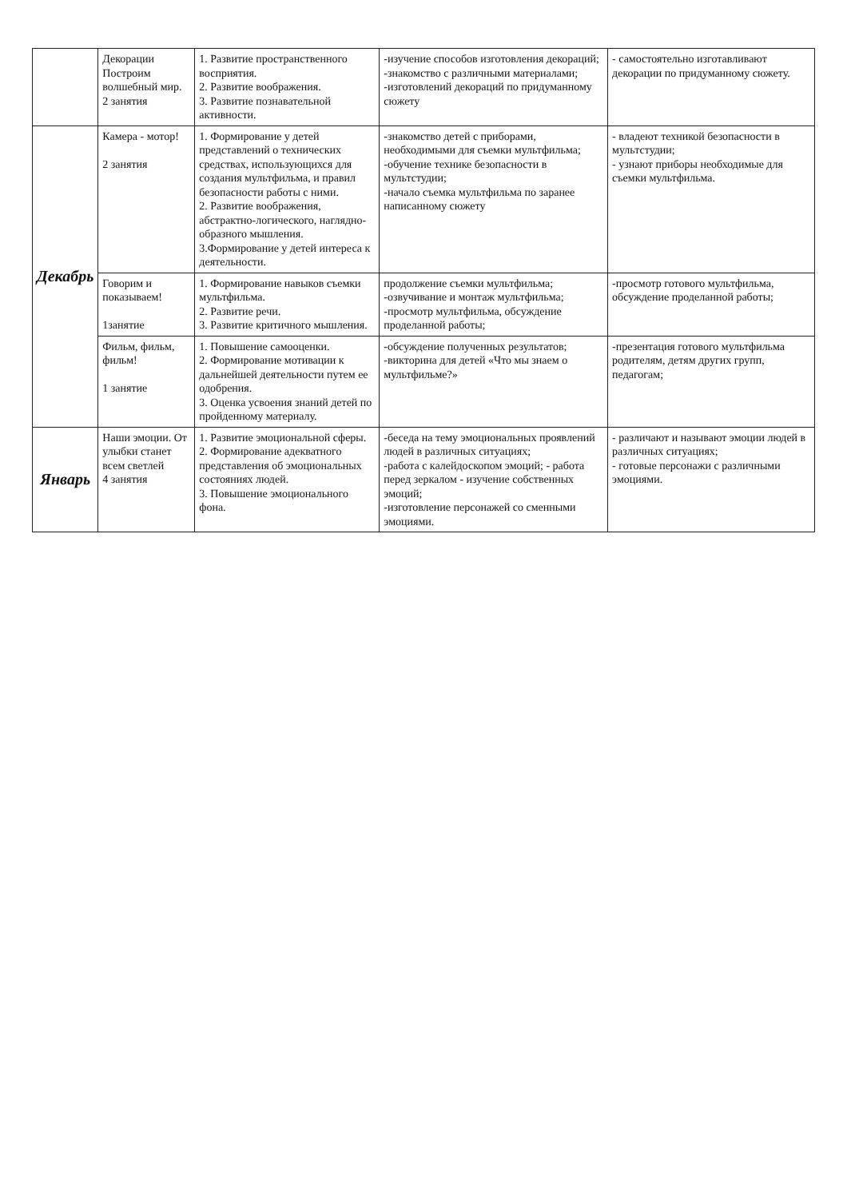| | Декорации Построим волшебный мир. 2 занятия | 1. Развитие пространственного восприятия. 2. Развитие воображения. 3. Развитие познавательной активности. | -изучение способов изготовления декораций; -знакомство с различными материалами; -изготовлений декораций по придуманному сюжету | - самостоятельно изготавливают декорации по придуманному сюжету. |
| Декабрь | Камера - мотор! 2 занятия | 1. Формирование у детей представлений о технических средствах, использующихся для создания мультфильма, и правил безопасности работы с ними. 2. Развитие воображения, абстрактно-логического, наглядно-образного мышления. 3.Формирование у детей интереса к деятельности. | -знакомство детей с приборами, необходимыми для съемки мультфильма; -обучение технике безопасности в мультстудии; -начало съемка мультфильма по заранее написанному сюжету | - владеют техникой безопасности в мультстудии; - узнают приборы необходимые для съемки мультфильма. |
| | Говорим и показываем! 1занятие | 1. Формирование навыков съемки мультфильма. 2. Развитие речи. 3. Развитие критичного мышления. | продолжение съемки мультфильма; -озвучивание и монтаж мультфильма; -просмотр мультфильма, обсуждение проделанной работы; | -просмотр готового мультфильма, обсуждение проделанной работы; |
| | Фильм, фильм, фильм! 1 занятие | 1. Повышение самооценки. 2. Формирование мотивации к дальнейшей деятельности путем ее одобрения. 3. Оценка усвоения знаний детей по пройденному материалу. | -обсуждение полученных результатов; -викторина для детей «Что мы знаем о мультфильме?» | -презентация готового мультфильма родителям, детям других групп, педагогам; |
| Январь | Наши эмоции. От улыбки станет всем светлей 4 занятия | 1. Развитие эмоциональной сферы. 2. Формирование адекватного представления об эмоциональных состояниях людей. 3. Повышение эмоционального фона. | -беседа на тему эмоциональных проявлений людей в различных ситуациях; -работа с калейдоскопом эмоций; - работа перед зеркалом - изучение собственных эмоций; -изготовление персонажей со сменными эмоциями. | - различают и называют эмоции людей в различных ситуациях; - готовые персонажи с различными эмоциями. |